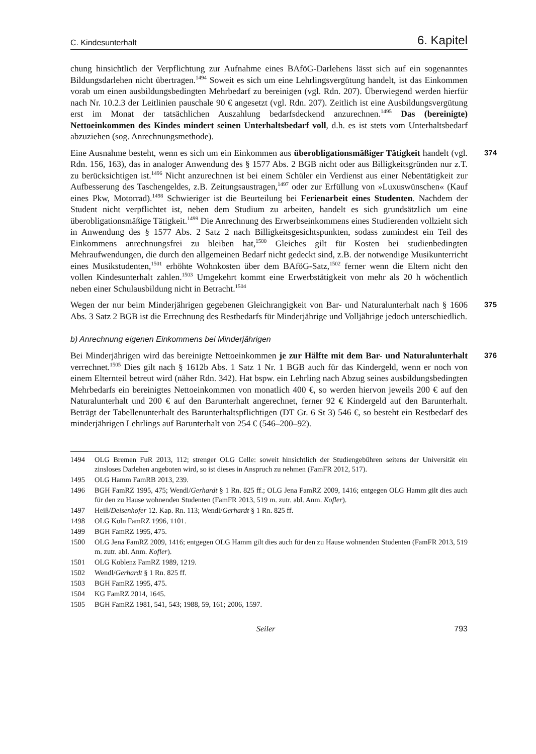C. Kindesunterhalt 6. Kapitel
chung hinsichtlich der Verpflichtung zur Aufnahme eines BAföG-Darlehens lässt sich auf ein sogenanntes Bildungsdarlehen nicht übertragen.<sup>1494</sup> Soweit es sich um eine Lehrlingsvergütung handelt, ist das Einkommen vorab um einen ausbildungsbedingten Mehrbedarf zu bereinigen (vgl. Rdn. 207). Überwiegend werden hierfür nach Nr. 10.2.3 der Leitlinien pauschale 90 € angesetzt (vgl. Rdn. 207). Zeitlich ist eine Ausbildungsvergütung erst im Monat der tatsächlichen Auszahlung bedarfsdeckend anzurechnen.<sup>1495</sup> Das (bereinigte) Nettoeinkommen des Kindes mindert seinen Unterhaltsbedarf voll, d.h. es ist stets vom Unterhaltsbedarf abzuziehen (sog. Anrechnungsmethode).
374 Eine Ausnahme besteht, wenn es sich um ein Einkommen aus überobligationsmäßiger Tätigkeit handelt (vgl. Rdn. 156, 163), das in analoger Anwendung des § 1577 Abs. 2 BGB nicht oder aus Billigkeitsgründen nur z.T. zu berücksichtigen ist.<sup>1496</sup> Nicht anzurechnen ist bei einem Schüler ein Verdienst aus einer Nebentätigkeit zur Aufbesserung des Taschengeldes, z.B. Zeitungsaustragen,<sup>1497</sup> oder zur Erfüllung von »Luxuswünschen« (Kauf eines Pkw, Motorrad).<sup>1498</sup> Schwieriger ist die Beurteilung bei Ferienarbeit eines Studenten. Nachdem der Student nicht verpflichtet ist, neben dem Studium zu arbeiten, handelt es sich grundsätzlich um eine überobligationsmäßige Tätigkeit.<sup>1499</sup> Die Anrechnung des Erwerbseinkommens eines Studierenden vollzieht sich in Anwendung des § 1577 Abs. 2 Satz 2 nach Billigkeitsgesichtspunkten, sodass zumindest ein Teil des Einkommens anrechnungsfrei zu bleiben hat,<sup>1500</sup> Gleiches gilt für Kosten bei studienbedingten Mehraufwendungen, die durch den allgemeinen Bedarf nicht gedeckt sind, z.B. der notwendige Musikunterricht eines Musikstudenten,<sup>1501</sup> erhöhte Wohnkosten über dem BAföG-Satz,<sup>1502</sup> ferner wenn die Eltern nicht den vollen Kindesunterhalt zahlen.<sup>1503</sup> Umgekehrt kommt eine Erwerbstätigkeit von mehr als 20 h wöchentlich neben einer Schulausbildung nicht in Betracht.<sup>1504</sup>
375 Wegen der nur beim Minderjährigen gegebenen Gleichrangigkeit von Bar- und Naturalunterhalt nach § 1606 Abs. 3 Satz 2 BGB ist die Errechnung des Restbedarfs für Minderjährige und Volljährige jedoch unterschiedlich.
b) Anrechnung eigenen Einkommens bei Minderjährigen
376 Bei Minderjährigen wird das bereinigte Nettoeinkommen je zur Hälfte mit dem Bar- und Naturalunterhalt verrechnet.<sup>1505</sup> Dies gilt nach § 1612b Abs. 1 Satz 1 Nr. 1 BGB auch für das Kindergeld, wenn er noch von einem Elternteil betreut wird (näher Rdn. 342). Hat bspw. ein Lehrling nach Abzug seines ausbildungsbedingten Mehrbedarfs ein bereinigtes Nettoeinkommen von monatlich 400 €, so werden hiervon jeweils 200 € auf den Naturalunterhalt und 200 € auf den Barunterhalt angerechnet, ferner 92 € Kindergeld auf den Barunterhalt. Beträgt der Tabellenunterhalt des Barunterhaltspflichtigen (DT Gr. 6 St 3) 546 €, so besteht ein Restbedarf des minderjährigen Lehrlings auf Barunterhalt von 254 € (546–200–92).
1494 OLG Bremen FuR 2013, 112; strenger OLG Celle: soweit hinsichtlich der Studiengebühren seitens der Universität ein zinsloses Darlehen angeboten wird, so ist dieses in Anspruch zu nehmen (FamFR 2012, 517).
1495 OLG Hamm FamRB 2013, 239.
1496 BGH FamRZ 1995, 475; Wendl/Gerhardt § 1 Rn. 825 ff.; OLG Jena FamRZ 2009, 1416; entgegen OLG Hamm gilt dies auch für den zu Hause wohnenden Studenten (FamFR 2013, 519 m. zutr. abl. Anm. Kofler).
1497 Heiß/Deisenhofer 12. Kap. Rn. 113; Wendl/Gerhardt § 1 Rn. 825 ff.
1498 OLG Köln FamRZ 1996, 1101.
1499 BGH FamRZ 1995, 475.
1500 OLG Jena FamRZ 2009, 1416; entgegen OLG Hamm gilt dies auch für den zu Hause wohnenden Studenten (FamFR 2013, 519 m. zutr. abl. Anm. Kofler).
1501 OLG Koblenz FamRZ 1989, 1219.
1502 Wendl/Gerhardt § 1 Rn. 825 ff.
1503 BGH FamRZ 1995, 475.
1504 KG FamRZ 2014, 1645.
1505 BGH FamRZ 1981, 541, 543; 1988, 59, 161; 2006, 1597.
Seiler 793